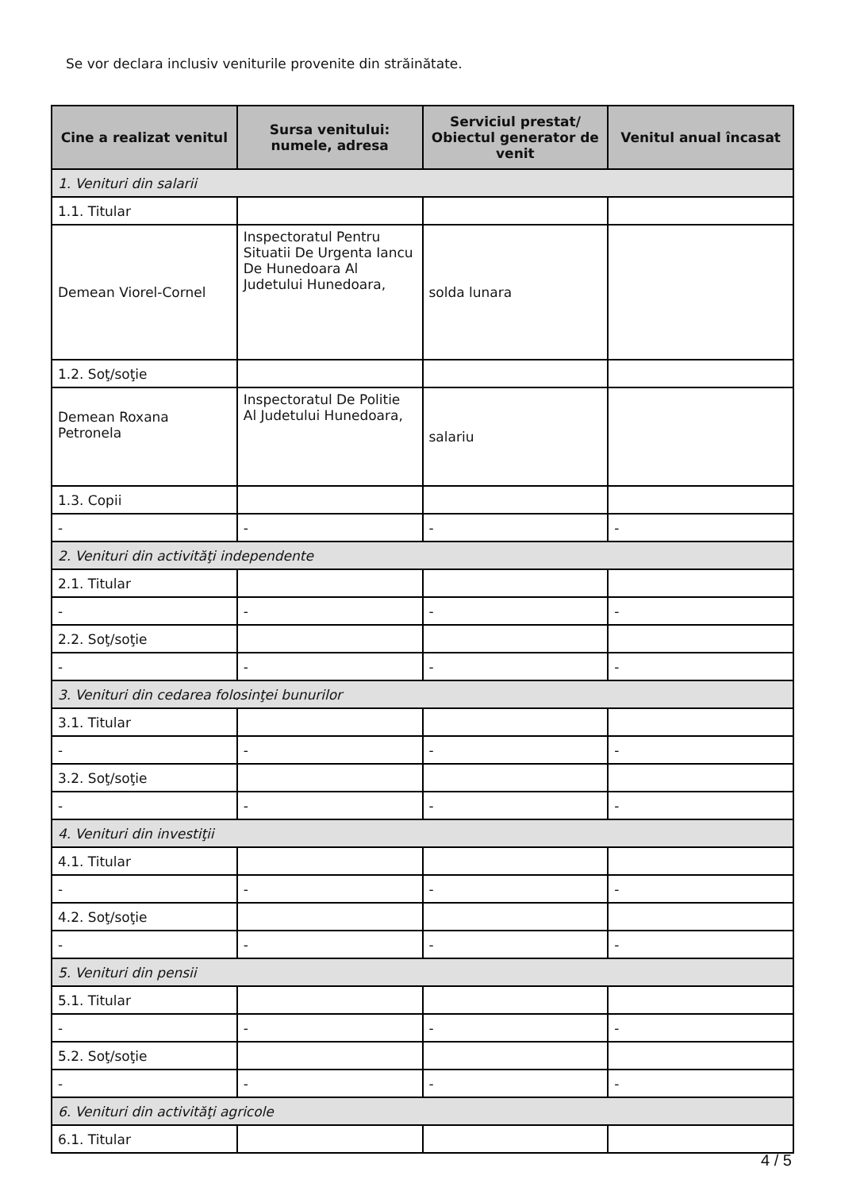Se vor declara inclusiv veniturile provenite din străinătate.
| Cine a realizat venitul | Sursa venitului: numele, adresa | Serviciul prestat/ Obiectul generator de venit | Venitul anual încasat |
| --- | --- | --- | --- |
| 1. Venituri din salarii | | | |
| 1.1. Titular | | | |
| Demean Viorel-Cornel | Inspectoratul Pentru Situatii De Urgenta Iancu De Hunedoara Al Judetului Hunedoara, | solda lunara | |
| 1.2. Soţ/soţie | | | |
| Demean Roxana Petronela | Inspectoratul De Politie Al Judetului Hunedoara, | salariu | |
| 1.3. Copii | | | |
| - | - | - | - |
| 2. Venituri din activităţi independente | | | |
| 2.1. Titular | | | |
| - | - | - | - |
| 2.2. Soţ/soţie | | | |
| - | - | - | - |
| 3. Venituri din cedarea folosinţei bunurilor | | | |
| 3.1. Titular | | | |
| - | - | - | - |
| 3.2. Soţ/soţie | | | |
| - | - | - | - |
| 4. Venituri din investiţii | | | |
| 4.1. Titular | | | |
| - | - | - | - |
| 4.2. Soţ/soţie | | | |
| - | - | - | - |
| 5. Venituri din pensii | | | |
| 5.1. Titular | | | |
| - | - | - | - |
| 5.2. Soţ/soţie | | | |
| - | - | - | - |
| 6. Venituri din activităţi agricole | | | |
| 6.1. Titular | | | |
4 / 5